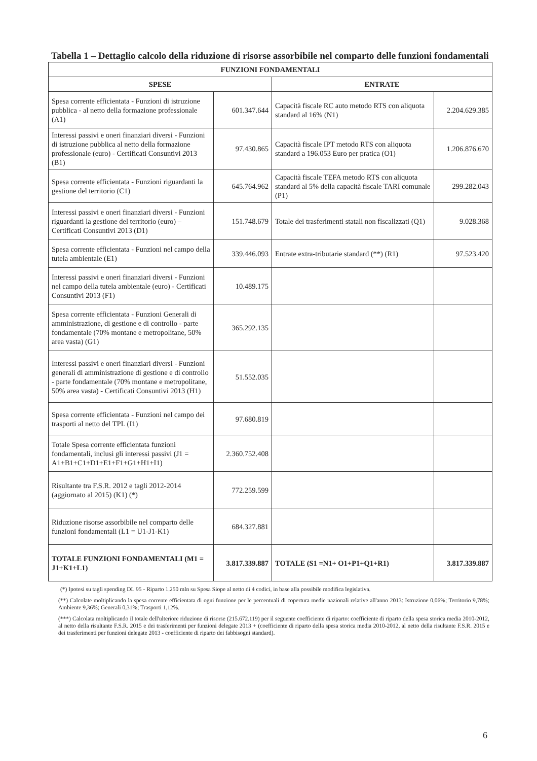Tabella 1 – Dettaglio calcolo della riduzione di risorse assorbibile nel comparto delle funzioni fondamentali
| FUNZIONI FONDAMENTALI | | | |
| --- | --- | --- | --- |
| SPESE | | ENTRATE | |
| Spesa corrente efficientata - Funzioni di istruzione pubblica - al netto della formazione professionale (A1) | 601.347.644 | Capacità fiscale RC auto metodo RTS con aliquota standard al 16% (N1) | 2.204.629.385 |
| Interessi passivi e oneri finanziari diversi - Funzioni di istruzione pubblica al netto della formazione professionale (euro) - Certificati Consuntivi 2013 (B1) | 97.430.865 | Capacità fiscale IPT metodo RTS con aliquota standard a 196.053 Euro per pratica (O1) | 1.206.876.670 |
| Spesa corrente efficientata - Funzioni riguardanti la gestione del territorio (C1) | 645.764.962 | Capacità fiscale TEFA metodo RTS con aliquota standard al 5% della capacità fiscale TARI comunale (P1) | 299.282.043 |
| Interessi passivi e oneri finanziari diversi - Funzioni riguardanti la gestione del territorio (euro) – Certificati Consuntivi 2013 (D1) | 151.748.679 | Totale dei trasferimenti statali non fiscalizzati (Q1) | 9.028.368 |
| Spesa corrente efficientata - Funzioni nel campo della tutela ambientale (E1) | 339.446.093 | Entrate extra-tributarie standard (**) (R1) | 97.523.420 |
| Interessi passivi e oneri finanziari diversi - Funzioni nel campo della tutela ambientale (euro) - Certificati Consuntivi 2013 (F1) | 10.489.175 | | |
| Spesa corrente efficientata - Funzioni Generali di amministrazione, di gestione e di controllo - parte fondamentale (70% montane e metropolitane, 50% area vasta) (G1) | 365.292.135 | | |
| Interessi passivi e oneri finanziari diversi - Funzioni generali di amministrazione di gestione e di controllo - parte fondamentale (70% montane e metropolitane, 50% area vasta) - Certificati Consuntivi 2013 (H1) | 51.552.035 | | |
| Spesa corrente efficientata - Funzioni nel campo dei trasporti al netto del TPL (I1) | 97.680.819 | | |
| Totale Spesa corrente efficientata funzioni fondamentali, inclusi gli interessi passivi (J1 = A1+B1+C1+D1+E1+F1+G1+H1+I1) | 2.360.752.408 | | |
| Risultante tra F.S.R. 2012 e tagli 2012-2014 (aggiornato al 2015) (K1) (*) | 772.259.599 | | |
| Riduzione risorse assorbibile nel comparto delle funzioni fondamentali (L1 = U1-J1-K1) | 684.327.881 | | |
| TOTALE FUNZIONI FONDAMENTALI (M1 = J1+K1+L1) | 3.817.339.887 | TOTALE (S1 =N1+ O1+P1+Q1+R1) | 3.817.339.887 |
(*) Ipotesi su tagli spending DL 95 - Riparto 1.250 mln su Spesa Siope al netto di 4 codici, in base alla possibile modifica legislativa.
(**) Calcolate moltiplicando la spesa corrente efficientata di ogni funzione per le percentuali di copertura medie nazionali relative all'anno 2013: Istruzione 0,06%; Territorio 9,78%; Ambiente 9,36%; Generali 0,31%; Trasporti 1,12%.
(***) Calcolata moltiplicando il totale dell'ulteriore riduzione di risorse (215.672.119) per il seguente coefficiente di riparto: coefficiente di riparto della spesa storica media 2010-2012, al netto della risultante F.S.R. 2015 e dei trasferimenti per funzioni delegate 2013 + (coefficiente di riparto della spesa storica media 2010-2012, al netto della risultante F.S.R. 2015 e dei trasferimenti per funzioni delegate 2013 - coefficiente di riparto dei fabbisogni standard).
6